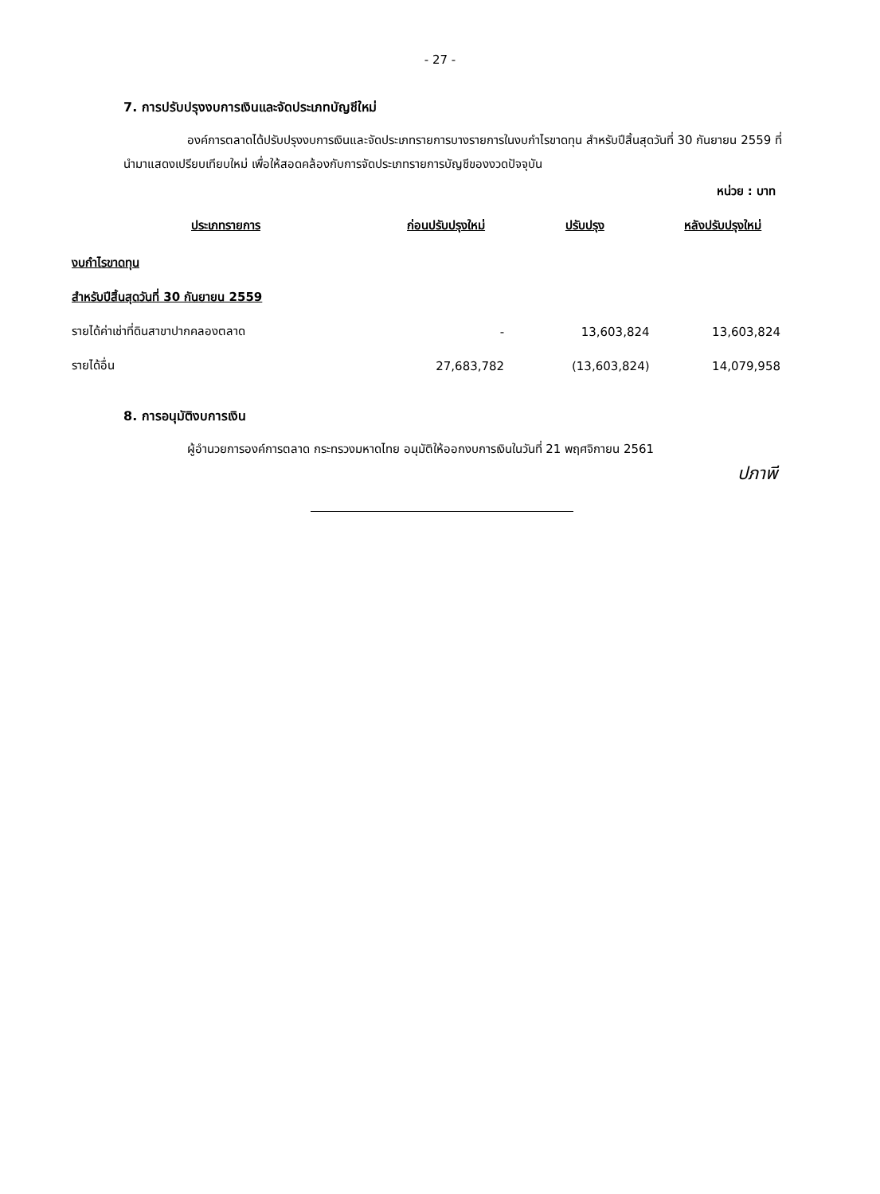- 27 -
7. การปรับปรุงงบการเงินและจัดประเภทบัญชีใหม่
องค์การตลาดได้ปรับปรุงงบการเงินและจัดประเภทรายการบางรายการในงบกำไรขาดทุน สำหรับปีสิ้นสุดวันที่ 30 กันยายน 2559 ที่นำมาแสดงเปรียบเทียบใหม่ เพื่อให้สอดคล้องกับการจัดประเภทรายการบัญชีของงวดปัจจุบัน
หน่วย : บาท
| ประเภทรายการ | ก่อนปรับปรุงใหม่ | ปรับปรุง | หลังปรับปรุงใหม่ |
| --- | --- | --- | --- |
| งบกำไรขาดทุน | | | |
| สำหรับปีสิ้นสุดวันที่ 30 กันยายน 2559 | | | |
| รายได้ค่าเช่าที่ดินสาขาปากคลองตลาด | - | 13,603,824 | 13,603,824 |
| รายได้อื่น | 27,683,782 | (13,603,824) | 14,079,958 |
8. การอนุมัติงบการเงิน
ผู้อำนวยการองค์การตลาด กระทรวงมหาดไทย อนุมัติให้ออกงบการเงินในวันที่ 21 พฤศจิกายน 2561
ปภาพี